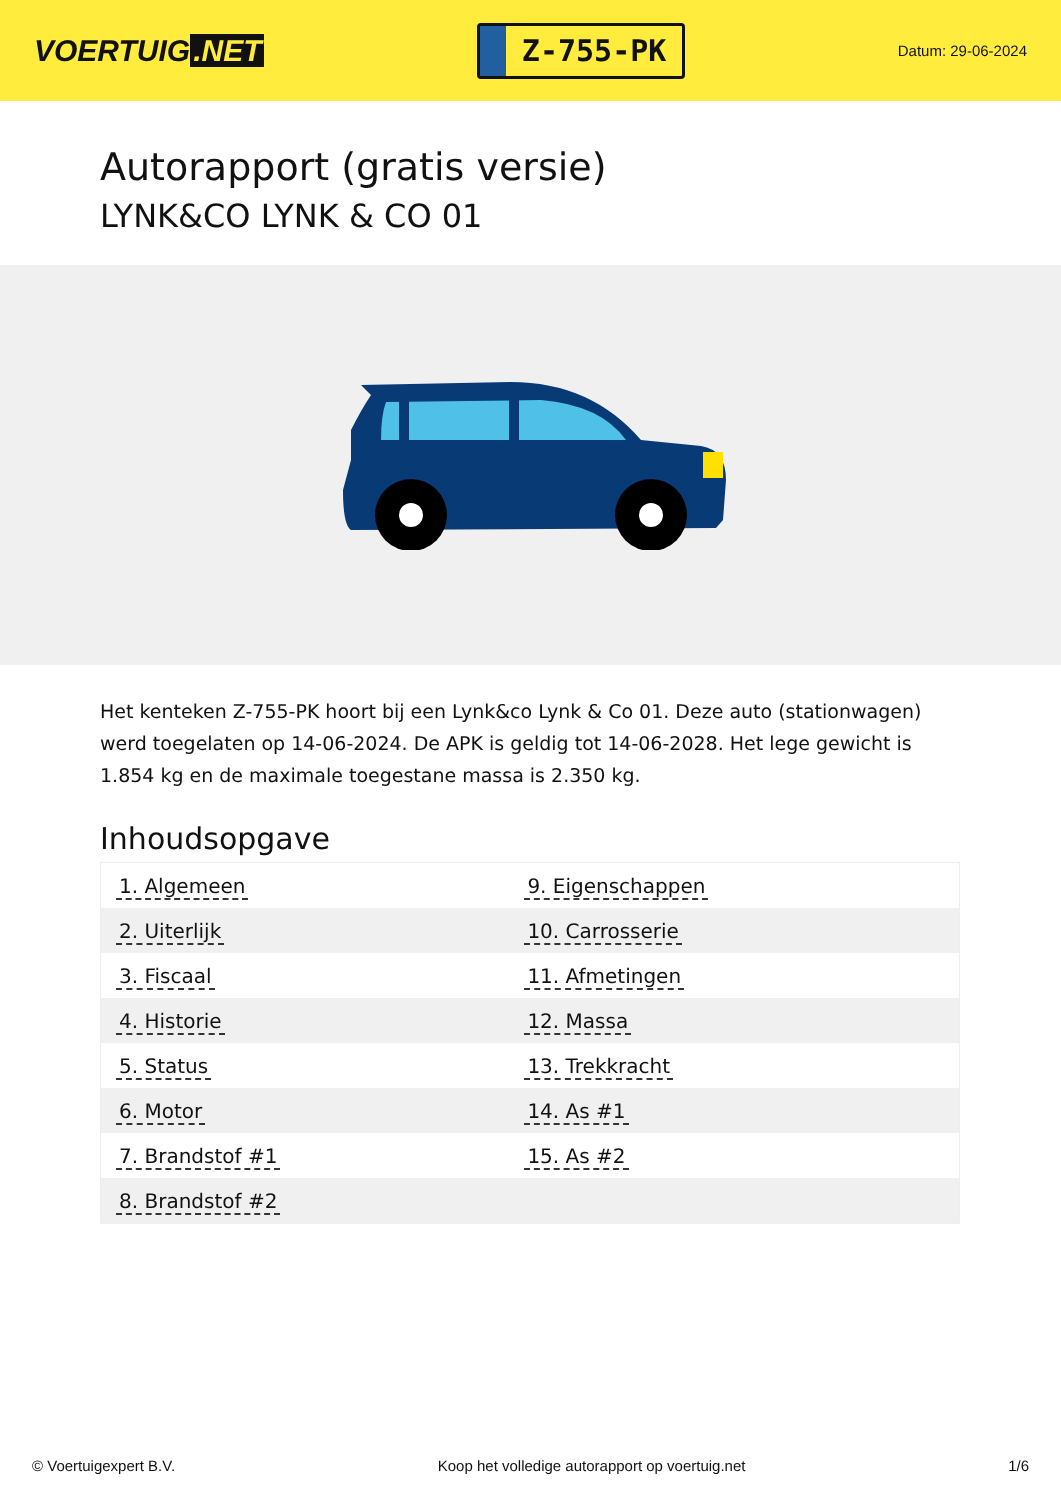VOERTUIG.NET
Z-755-PK
Datum: 29-06-2024
Autorapport (gratis versie)
LYNK&CO LYNK & CO 01
Het kenteken Z-755-PK hoort bij een Lynk&co Lynk & Co 01. Deze auto (stationwagen) werd toegelaten op 14-06-2024. De APK is geldig tot 14-06-2028. Het lege gewicht is 1.854 kg en de maximale toegestane massa is 2.350 kg.
Inhoudsopgave
| 1. Algemeen | 9. Eigenschappen |
| 2. Uiterlijk | 10. Carrosserie |
| 3. Fiscaal | 11. Afmetingen |
| 4. Historie | 12. Massa |
| 5. Status | 13. Trekkracht |
| 6. Motor | 14. As #1 |
| 7. Brandstof #1 | 15. As #2 |
| 8. Brandstof #2 | |
© Voertuigexpert B.V. Koop het volledige autorapport op voertuig.net 1/6